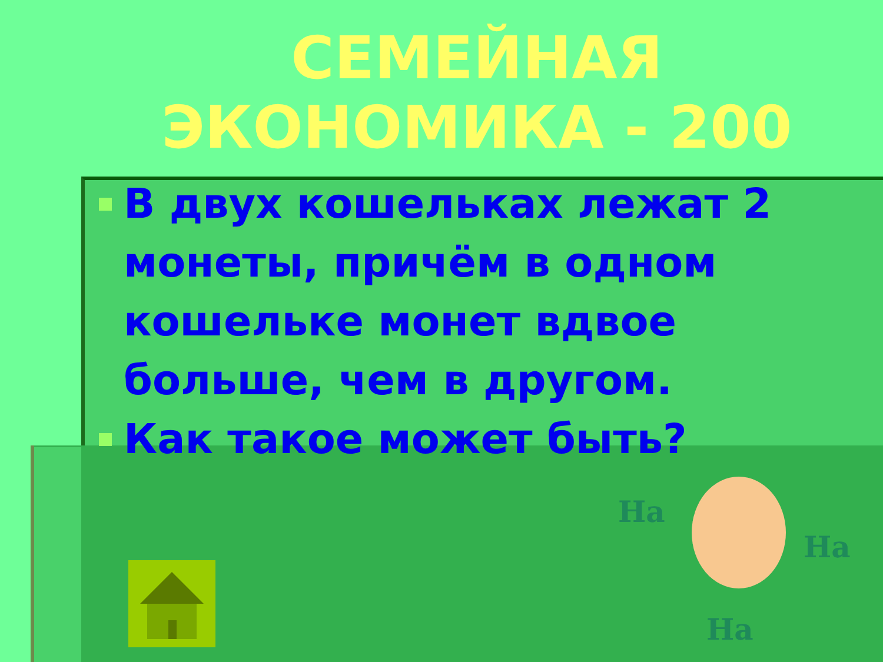СЕМЕЙНАЯ
ЭКОНОМИКА - 200
В двух кошельках лежат 2 монеты, причём в одном кошельке монет вдвое больше, чем в другом.
Как такое может быть?
Ha
Ha
Ha